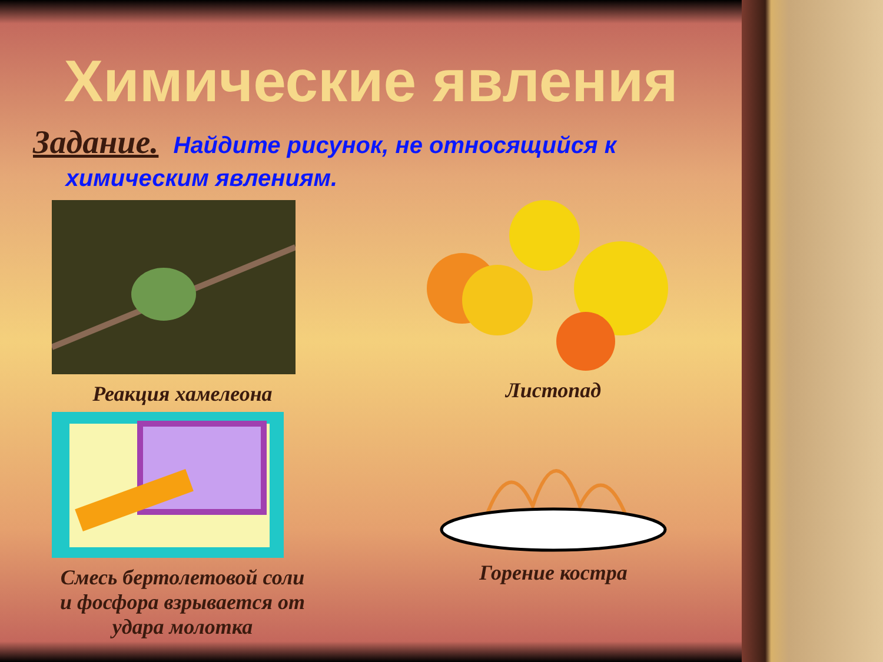Химические явления
Задание. Найдите рисунок, не относящийся к
химическим явлениям.
Реакция хамелеона
Листопад
Смесь бертолетовой соли
и фосфора взрывается от
удара молотка
Горение костра